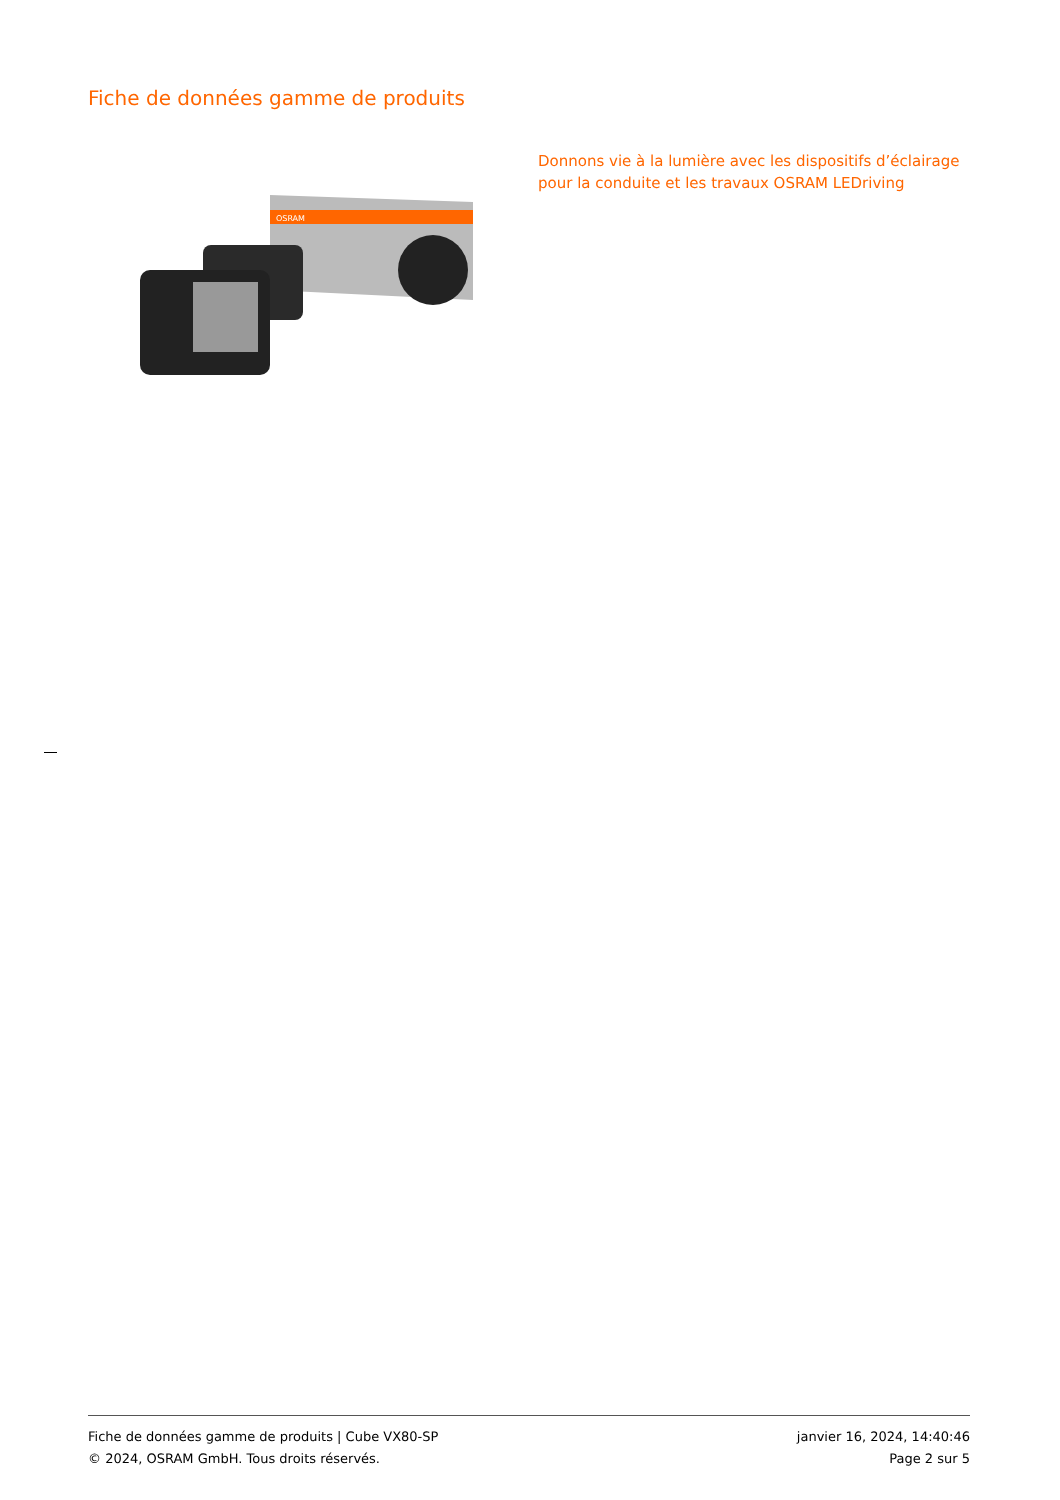Fiche de données gamme de produits
OSRAM
Donnons vie à la lumière avec les dispositifs d’éclairage pour la conduite et les travaux OSRAM LEDriving
Fiche de données gamme de produits | Cube VX80-SP
© 2024, OSRAM GmbH. Tous droits réservés.
janvier 16, 2024, 14:40:46
Page 2 sur 5